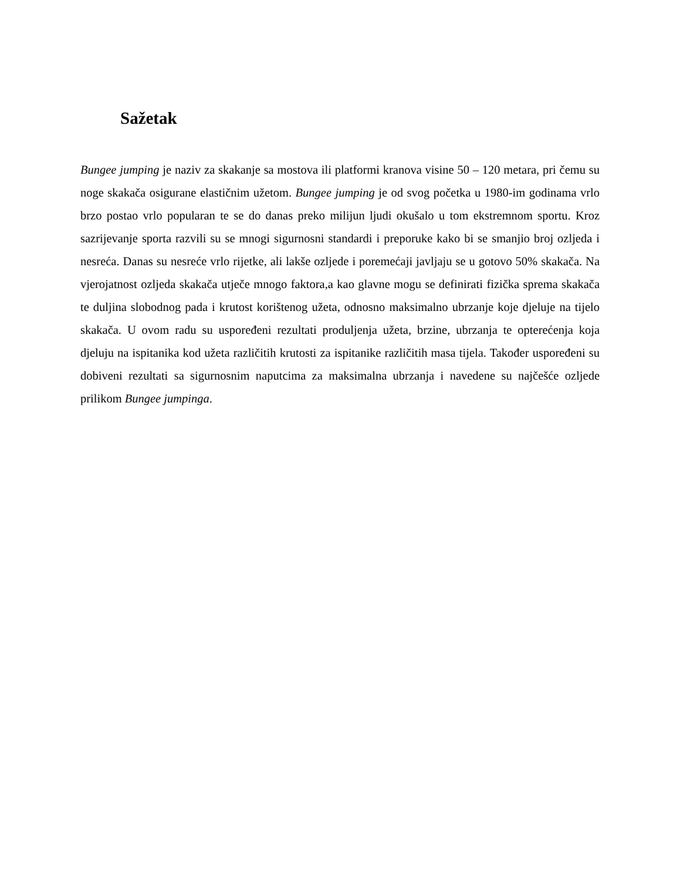Sažetak
Bungee jumping je naziv za skakanje sa mostova ili platformi kranova visine 50 – 120 metara, pri čemu su noge skakača osigurane elastičnim užetom. Bungee jumping je od svog početka u 1980-im godinama vrlo brzo postao vrlo popularan te se do danas preko milijun ljudi okušalo u tom ekstremnom sportu. Kroz sazrijevanje sporta razvili su se mnogi sigurnosni standardi i preporuke kako bi se smanjio broj ozljeda i nesreća. Danas su nesreće vrlo rijetke, ali lakše ozljede i poremećaji javljaju se u gotovo 50% skakača. Na vjerojatnost ozljeda skakača utječe mnogo faktora,a kao glavne mogu se definirati fizička sprema skakača te duljina slobodnog pada i krutost korištenog užeta, odnosno maksimalno ubrzanje koje djeluje na tijelo skakača. U ovom radu su uspoređeni rezultati produljenja užeta, brzine, ubrzanja te opterećenja koja djeluju na ispitanika kod užeta različitih krutosti za ispitanike različitih masa tijela. Također uspoređeni su dobiveni rezultati sa sigurnosnim naputcima za maksimalna ubrzanja i navedene su najčešće ozljede prilikom Bungee jumpinga.